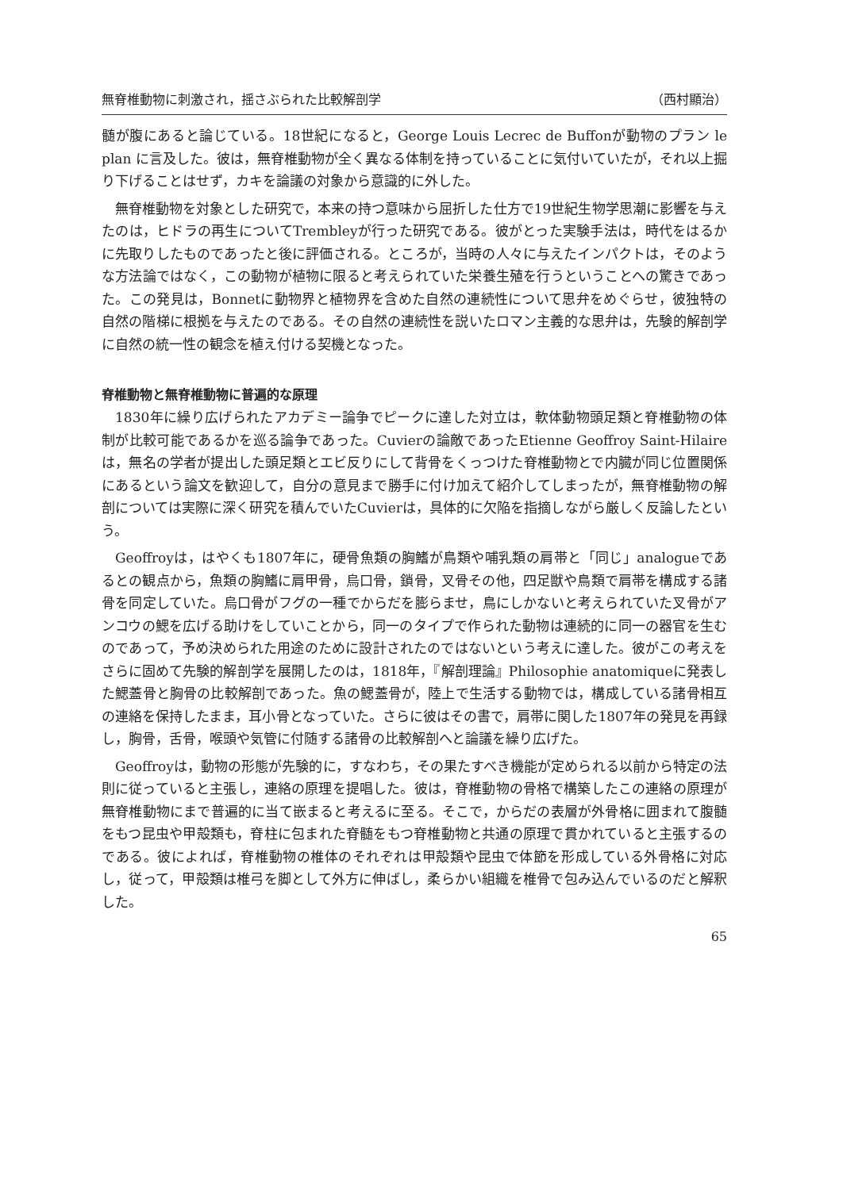無脊椎動物に刺激され，揺さぶられた比較解剖学 （西村顯治）
髄が腹にあると論じている。18世紀になると，George Louis Lecrec de Buffonが動物のプラン le plan に言及した。彼は，無脊椎動物が全く異なる体制を持っていることに気付いていたが，それ以上掘り下げることはせず，カキを論議の対象から意識的に外した。
無脊椎動物を対象とした研究で，本来の持つ意味から屈折した仕方で19世紀生物学思潮に影響を与えたのは，ヒドラの再生についてTrembleyが行った研究である。彼がとった実験手法は，時代をはるかに先取りしたものであったと後に評価される。ところが，当時の人々に与えたインパクトは，そのような方法論ではなく，この動物が植物に限ると考えられていた栄養生殖を行うということへの驚きであった。この発見は，Bonnetに動物界と植物界を含めた自然の連続性について思弁をめぐらせ，彼独特の自然の階梯に根拠を与えたのである。その自然の連続性を説いたロマン主義的な思弁は，先験的解剖学に自然の統一性の観念を植え付ける契機となった。
脊椎動物と無脊椎動物に普遍的な原理
1830年に繰り広げられたアカデミー論争でピークに達した対立は，軟体動物頭足類と脊椎動物の体制が比較可能であるかを巡る論争であった。Cuvierの論敵であったEtienne Geoffroy Saint-Hilaireは，無名の学者が提出した頭足類とエビ反りにして背骨をくっつけた脊椎動物とで内臓が同じ位置関係にあるという論文を歓迎して，自分の意見まで勝手に付け加えて紹介してしまったが，無脊椎動物の解剖については実際に深く研究を積んでいたCuvierは，具体的に欠陥を指摘しながら厳しく反論したという。
Geoffroyは，はやくも1807年に，硬骨魚類の胸鰭が鳥類や哺乳類の肩帯と「同じ」analogueであるとの観点から，魚類の胸鰭に肩甲骨，烏口骨，鎖骨，叉骨その他，四足獣や鳥類で肩帯を構成する諸骨を同定していた。烏口骨がフグの一種でからだを膨らませ，鳥にしかないと考えられていた叉骨がアンコウの鰓を広げる助けをしていことから，同一のタイプで作られた動物は連続的に同一の器官を生むのであって，予め決められた用途のために設計されたのではないという考えに達した。彼がこの考えをさらに固めて先験的解剖学を展開したのは，1818年，『解剖理論』Philosophie anatomiqueに発表した鰓蓋骨と胸骨の比較解剖であった。魚の鰓蓋骨が，陸上で生活する動物では，構成している諸骨相互の連絡を保持したまま，耳小骨となっていた。さらに彼はその書で，肩帯に関した1807年の発見を再録し，胸骨，舌骨，喉頭や気管に付随する諸骨の比較解剖へと論議を繰り広げた。
Geoffroyは，動物の形態が先験的に，すなわち，その果たすべき機能が定められる以前から特定の法則に従っていると主張し，連絡の原理を提唱した。彼は，脊椎動物の骨格で構築したこの連絡の原理が無脊椎動物にまで普遍的に当て嵌まると考えるに至る。そこで，からだの表層が外骨格に囲まれて腹髄をもつ昆虫や甲殻類も，脊柱に包まれた脊髄をもつ脊椎動物と共通の原理で貫かれていると主張するのである。彼によれば，脊椎動物の椎体のそれぞれは甲殻類や昆虫で体節を形成している外骨格に対応し，従って，甲殻類は椎弓を脚として外方に伸ばし，柔らかい組織を椎骨で包み込んでいるのだと解釈した。
65